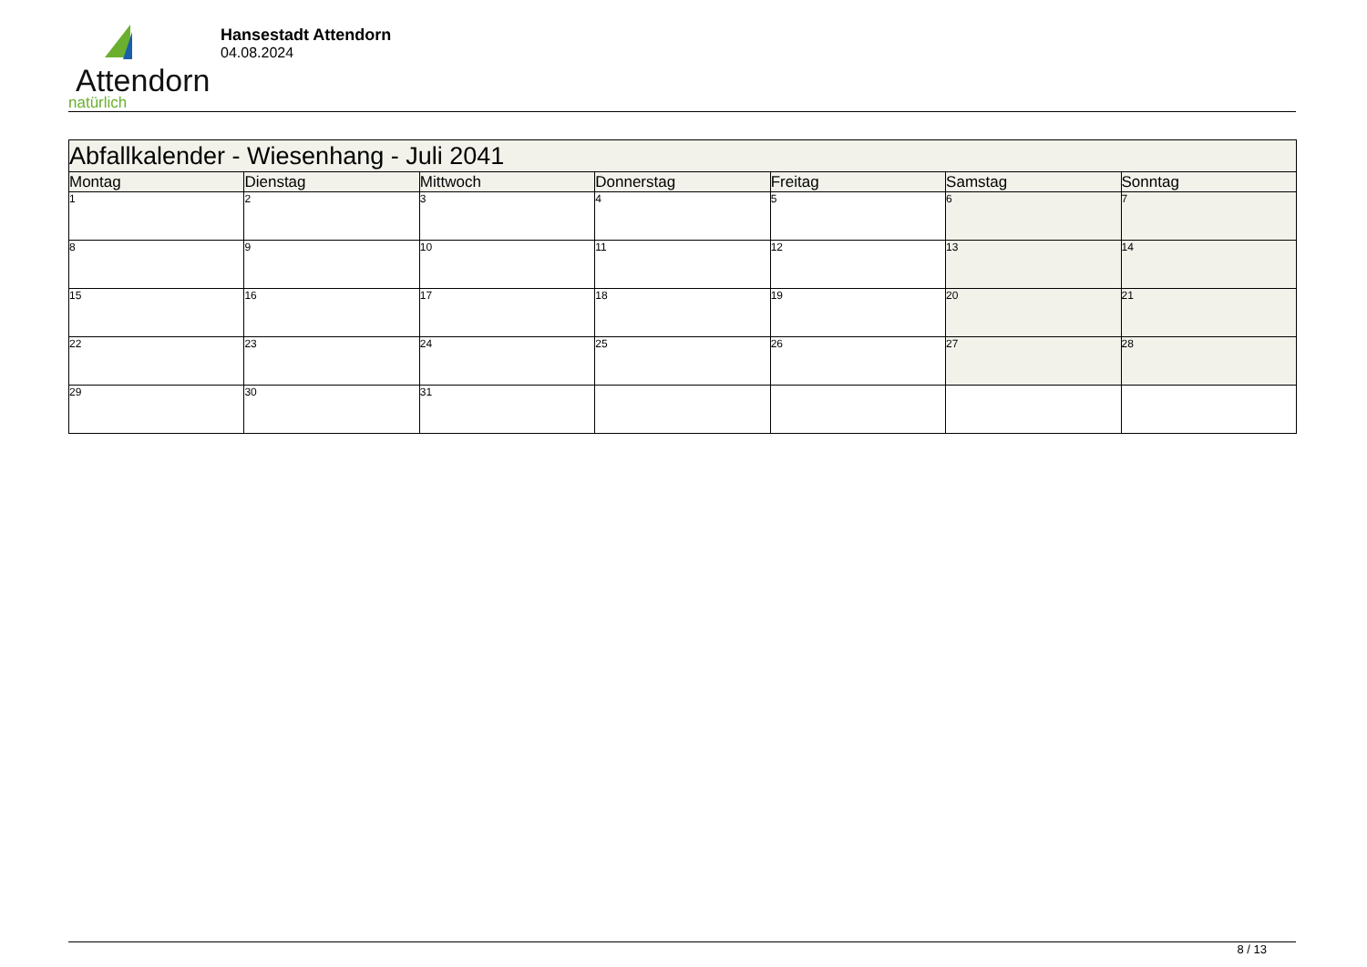Attendorn
natürlich
Hansestadt Attendorn
04.08.2024
| Abfallkalender - Wiesenhang - Juli 2041 | | | | | | |
| Montag | Dienstag | Mittwoch | Donnerstag | Freitag | Samstag | Sonntag |
| 1 | 2 | 3 | 4 | 5 | 6 | 7 |
| 8 | 9 | 10 | 11 | 12 | 13 | 14 |
| 15 | 16 | 17 | 18 | 19 | 20 | 21 |
| 22 | 23 | 24 | 25 | 26 | 27 | 28 |
| 29 | 30 | 31 | | | | |
8 / 13